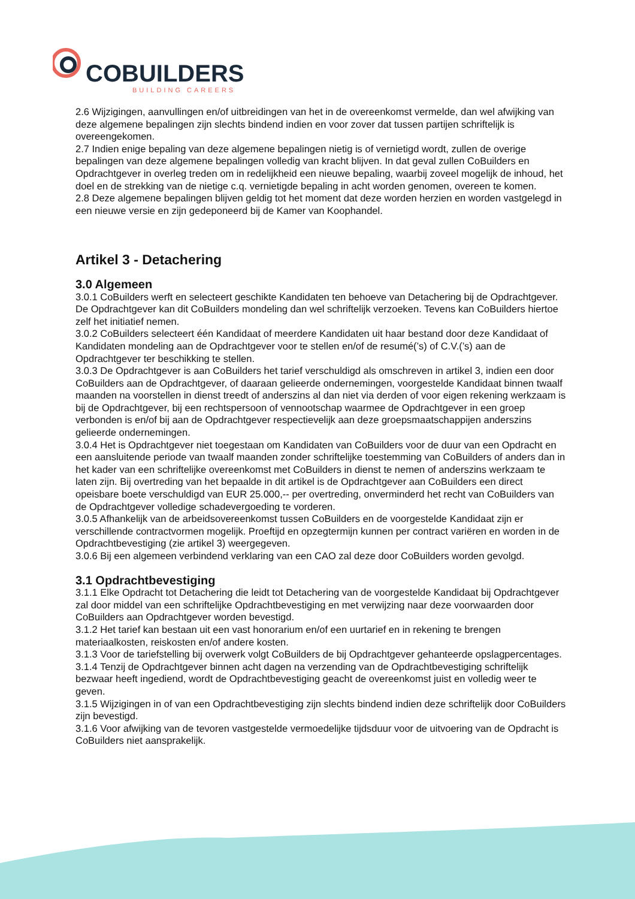COBUILDERS
BUILDING CAREERS
2.6 Wijzigingen, aanvullingen en/of uitbreidingen van het in de overeenkomst vermelde, dan wel afwijking van deze algemene bepalingen zijn slechts bindend indien en voor zover dat tussen partijen schriftelijk is overeengekomen.
2.7 Indien enige bepaling van deze algemene bepalingen nietig is of vernietigd wordt, zullen de overige bepalingen van deze algemene bepalingen volledig van kracht blijven. In dat geval zullen CoBuilders en Opdrachtgever in overleg treden om in redelijkheid een nieuwe bepaling, waarbij zoveel mogelijk de inhoud, het doel en de strekking van de nietige c.q. vernietigde bepaling in acht worden genomen, overeen te komen.
2.8 Deze algemene bepalingen blijven geldig tot het moment dat deze worden herzien en worden vastgelegd in een nieuwe versie en zijn gedeponeerd bij de Kamer van Koophandel.
Artikel 3 - Detachering
3.0 Algemeen
3.0.1 CoBuilders werft en selecteert geschikte Kandidaten ten behoeve van Detachering bij de Opdrachtgever. De Opdrachtgever kan dit CoBuilders mondeling dan wel schriftelijk verzoeken. Tevens kan CoBuilders hiertoe zelf het initiatief nemen.
3.0.2 CoBuilders selecteert één Kandidaat of meerdere Kandidaten uit haar bestand door deze Kandidaat of Kandidaten mondeling aan de Opdrachtgever voor te stellen en/of de resumé(’s) of C.V.(’s) aan de Opdrachtgever ter beschikking te stellen.
3.0.3 De Opdrachtgever is aan CoBuilders het tarief verschuldigd als omschreven in artikel 3, indien een door CoBuilders aan de Opdrachtgever, of daaraan gelieerde ondernemingen, voorgestelde Kandidaat binnen twaalf maanden na voorstellen in dienst treedt of anderszins al dan niet via derden of voor eigen rekening werkzaam is bij de Opdrachtgever, bij een rechtspersoon of vennootschap waarmee de Opdrachtgever in een groep verbonden is en/of bij aan de Opdrachtgever respectievelijk aan deze groepsmaatschappijen anderszins gelieerde ondernemingen.
3.0.4 Het is Opdrachtgever niet toegestaan om Kandidaten van CoBuilders voor de duur van een Opdracht en een aansluitende periode van twaalf maanden zonder schriftelijke toestemming van CoBuilders of anders dan in het kader van een schriftelijke overeenkomst met CoBuilders in dienst te nemen of anderszins werkzaam te laten zijn. Bij overtreding van het bepaalde in dit artikel is de Opdrachtgever aan CoBuilders een direct opeisbare boete verschuldigd van EUR 25.000,-- per overtreding, onverminderd het recht van CoBuilders van de Opdrachtgever volledige schadevergoeding te vorderen.
3.0.5 Afhankelijk van de arbeidsovereenkomst tussen CoBuilders en de voorgestelde Kandidaat zijn er verschillende contractvormen mogelijk. Proeftijd en opzegtermijn kunnen per contract variëren en worden in de Opdrachtbevestiging (zie artikel 3) weergegeven.
3.0.6 Bij een algemeen verbindend verklaring van een CAO zal deze door CoBuilders worden gevolgd.
3.1 Opdrachtbevestiging
3.1.1 Elke Opdracht tot Detachering die leidt tot Detachering van de voorgestelde Kandidaat bij Opdrachtgever zal door middel van een schriftelijke Opdrachtbevestiging en met verwijzing naar deze voorwaarden door CoBuilders aan Opdrachtgever worden bevestigd.
3.1.2 Het tarief kan bestaan uit een vast honorarium en/of een uurtarief en in rekening te brengen materiaalkosten, reiskosten en/of andere kosten.
3.1.3 Voor de tariefstelling bij overwerk volgt CoBuilders de bij Opdrachtgever gehanteerde opslagpercentages.
3.1.4 Tenzij de Opdrachtgever binnen acht dagen na verzending van de Opdrachtbevestiging schriftelijk bezwaar heeft ingediend, wordt de Opdrachtbevestiging geacht de overeenkomst juist en volledig weer te geven.
3.1.5 Wijzigingen in of van een Opdrachtbevestiging zijn slechts bindend indien deze schriftelijk door CoBuilders zijn bevestigd.
3.1.6 Voor afwijking van de tevoren vastgestelde vermoedelijke tijdsduur voor de uitvoering van de Opdracht is CoBuilders niet aansprakelijk.